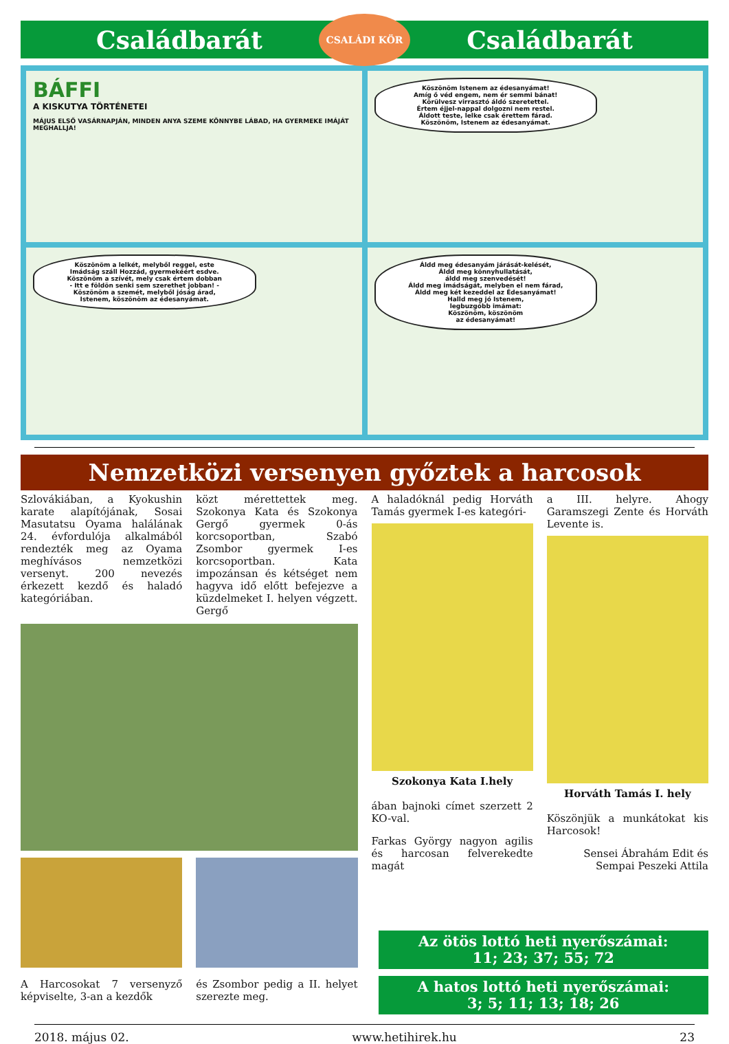Családbarát CSALÁDI KÖR Családbarát
BÁFFI
A KISKUTYA TÖRTÉNETEI
MÁJUS ELSŐ VASÁRNAPJÁN, MINDEN ANYA SZEME KÖNNYBE LÁBAD, HA GYERMEKE IMÁJÁT MEGHALLJA!
Köszönöm Istenem az édesanyámat!
Amíg ő véd engem, nem ér semmi bánat!
Körülvesz virrasztó áldó szeretettel.
Értem éjjel-nappal dolgozni nem restel.
Áldott teste, lelke csak érettem fárad.
Köszönöm, Istenem az édesanyámat.
Köszönöm a lelkét, melyből reggel, este
Imádság száll Hozzád, gyermekéért esdve.
Köszönöm a szívét, mely csak értem dobban
- Itt e földön senki sem szerethet jobban! -
Köszönöm a szemét, melyből jóság árad,
Istenem, köszönöm az édesanyámat.
Áldd meg édesanyám járását-kelését,
Áldd meg könnyhullatását,
áldd meg szenvedését!
Áldd meg imádságát, melyben el nem fárad,
Áldd meg két kezeddel az Édesanyámat!
Halld meg jó Istenem,
legbuzgóbb imámat:
Köszönöm, köszönöm
az édesanyámat!
Nemzetközi versenyen győztek a harcosok
Szlovákiában, a Kyokushin karate alapítójának, Sosai Masutatsu Oyama halálának 24. évfordulója alkalmából rendezték meg az Oyama meghívásos nemzetközi versenyt. 200 nevezés érkezett kezdő és haladó kategóriában.
közt mérettettek meg. Szokonya Kata és Szokonya Gergő gyermek 0-ás korcsoportban, Szabó Zsombor gyermek I-es korcsoportban. Kata impozánsan és kétséget nem hagyva idő előtt befejezve a küzdelmeket I. helyen végzett. Gergő
A Harcosokat 7 versenyző képviselte, 3-an a kezdők
és Zsombor pedig a II. helyet szerezte meg.
A haladóknál pedig Horváth Tamás gyermek I-es kategóri-
Szokonya Kata I.hely
ában bajnoki címet szerzett 2 KO-val.
Farkas György nagyon agilis és harcosan felverekedte magát
a III. helyre. Ahogy Garamszegi Zente és Horváth Levente is.
Horváth Tamás I. hely
Köszönjük a munkátokat kis Harcosok!
Sensei Ábrahám Edit és Sempai Peszeki Attila
Az ötös lottó heti nyerőszámai:
11; 23; 37; 55; 72
A hatos lottó heti nyerőszámai:
3; 5; 11; 13; 18; 26
2018. május 02. www.hetihirek.hu 23